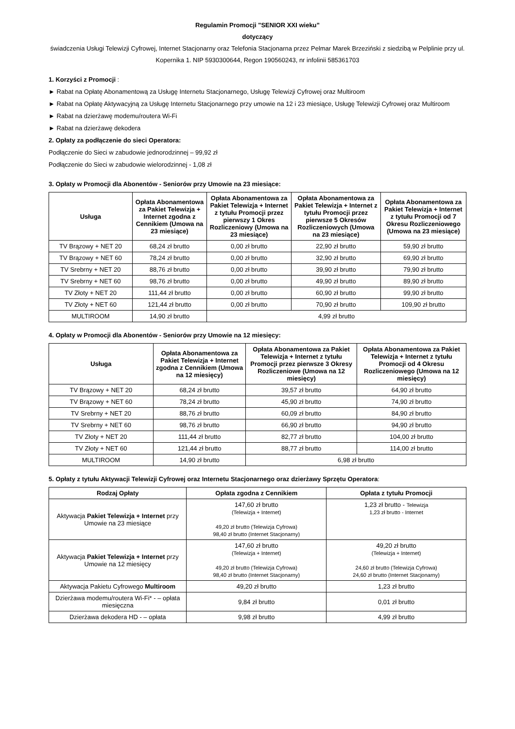Regulamin Promocji "SENIOR XXI wieku”
dotyczący
świadczenia Usługi Telewizji Cyfrowej, Internet Stacjonarny oraz Telefonia Stacjonarna przez Pelmar Marek Brzeziński z siedzibą w Pelplinie przy ul. Kopernika 1. NIP 5930300644, Regon 190560243, nr infolinii 585361703
1. Korzyści z Promocji :
► Rabat na Opłatę Abonamentową za Usługę Internetu Stacjonarnego, Usługę Telewizji Cyfrowej oraz Multiroom
► Rabat na Opłatę Aktywacyjną za Usługę Internetu Stacjonarnego przy umowie na 12 i 23 miesiące, Usługę Telewizji Cyfrowej oraz Multiroom
► Rabat na dzierżawę modemu/routera Wi-Fi
► Rabat na dzierżawę dekodera
2. Opłaty za podłączenie do sieci Operatora:
Podłączenie do Sieci w zabudowie jednorodzinnej – 99,92 zł
Podłączenie do Sieci w zabudowie wielorodzinnej - 1,08 zł
3. Opłaty w Promocji dla Abonentów - Seniorów przy Umowie na 23 miesiące:
| Usługa | Opłata Abonamentowa za Pakiet Telewizja + Internet zgodna z Cennikiem (Umowa na 23 miesiące) | Opłata Abonamentowa za Pakiet Telewizja + Internet z tytułu Promocji przez pierwszy 1 Okres Rozliczeniowy (Umowa na 23 miesiące) | Opłata Abonamentowa za Pakiet Telewizja + Internet z tytułu Promocji przez pierwsze 5 Okresów Rozliczeniowych (Umowa na 23 miesiące) | Opłata Abonamentowa za Pakiet Telewizja + Internet z tytułu Promocji od 7 Okresu Rozliczeniowego (Umowa na 23 miesiące) |
| --- | --- | --- | --- | --- |
| TV Brązowy + NET 20 | 68,24 zł brutto | 0,00 zł brutto | 22,90 zł brutto | 59,90 zł brutto |
| TV Brązowy + NET 60 | 78,24 zł brutto | 0,00 zł brutto | 32,90 zł brutto | 69,90 zł brutto |
| TV Srebrny + NET 20 | 88,76 zł brutto | 0,00 zł brutto | 39,90 zł brutto | 79,90 zł brutto |
| TV Srebrny + NET 60 | 98,76 zł brutto | 0,00 zł brutto | 49,90 zł brutto | 89,90 zł brutto |
| TV Złoty + NET 20 | 111,44 zł brutto | 0,00 zł brutto | 60,90 zł brutto | 99,90 zł brutto |
| TV Złoty + NET 60 | 121,44 zł brutto | 0,00 zł brutto | 70,90 zł brutto | 109,90 zł brutto |
| MULTIROOM | 14,90 zł brutto | 4,99 zł brutto | | |
4. Opłaty w Promocji dla Abonentów - Seniorów przy Umowie na 12 miesięcy:
| Usługa | Opłata Abonamentowa za Pakiet Telewizja + Internet zgodna z Cennikiem (Umowa na 12 miesięcy) | Opłata Abonamentowa za Pakiet Telewizja + Internet z tytułu Promocji przez pierwsze 3 Okresy Rozliczeniowe (Umowa na 12 miesięcy) | Opłata Abonamentowa za Pakiet Telewizja + Internet z tytułu Promocji od 4 Okresu Rozliczeniowego (Umowa na 12 miesięcy) |
| --- | --- | --- | --- |
| TV Brązowy + NET 20 | 68,24 zł brutto | 39,57 zł brutto | 64,90 zł brutto |
| TV Brązowy + NET 60 | 78,24 zł brutto | 45,90 zł brutto | 74,90 zł brutto |
| TV Srebrny + NET 20 | 88,76 zł brutto | 60,09 zł brutto | 84,90 zł brutto |
| TV Srebrny + NET 60 | 98,76 zł brutto | 66,90 zł brutto | 94,90 zł brutto |
| TV Złoty + NET 20 | 111,44 zł brutto | 82,77 zł brutto | 104,00 zł brutto |
| TV Złoty + NET 60 | 121,44 zł brutto | 88,77 zł brutto | 114,00 zł brutto |
| MULTIROOM | 14,90 zł brutto | 6,98 zł brutto | |
5. Opłaty z tytułu Aktywacji Telewizji Cyfrowej oraz Internetu Stacjonarnego oraz dzierżawy Sprzętu Operatora:
| Rodzaj Opłaty | Opłata zgodna z Cennikiem | Opłata z tytułu Promocji |
| --- | --- | --- |
| Aktywacja Pakiet Telewizja + Internet przy Umowie na 23 miesiące | 147,60 zł brutto (Telewizja + Internet) 49,20 zł brutto (Telewizja Cyfrowa) 98,40 zł brutto (Internet Stacjonarny) | 1,23 zł brutto - Telewizja 1,23 zł brutto - Internet |
| Aktywacja Pakiet Telewizja + Internet przy Umowie na 12 miesięcy | 147,60 zł brutto (Telewizja + Internet) 49,20 zł brutto (Telewizja Cyfrowa) 98,40 zł brutto (Internet Stacjonarny) | 49,20 zł brutto (Telewizja + Internet) 24,60 zł brutto (Telewizja Cyfrowa) 24,60 zł brutto (Internet Stacjonarny) |
| Aktywacja Pakietu Cyfrowego Multiroom | 49,20 zł brutto | 1,23 zł brutto |
| Dzierżawa modemu/routera Wi-Fi* - – opłata miesięczna | 9,84 zł brutto | 0,01 zł brutto |
| Dzierżawa dekodera HD - – opłata | 9,98 zł brutto | 4,99 zł brutto |